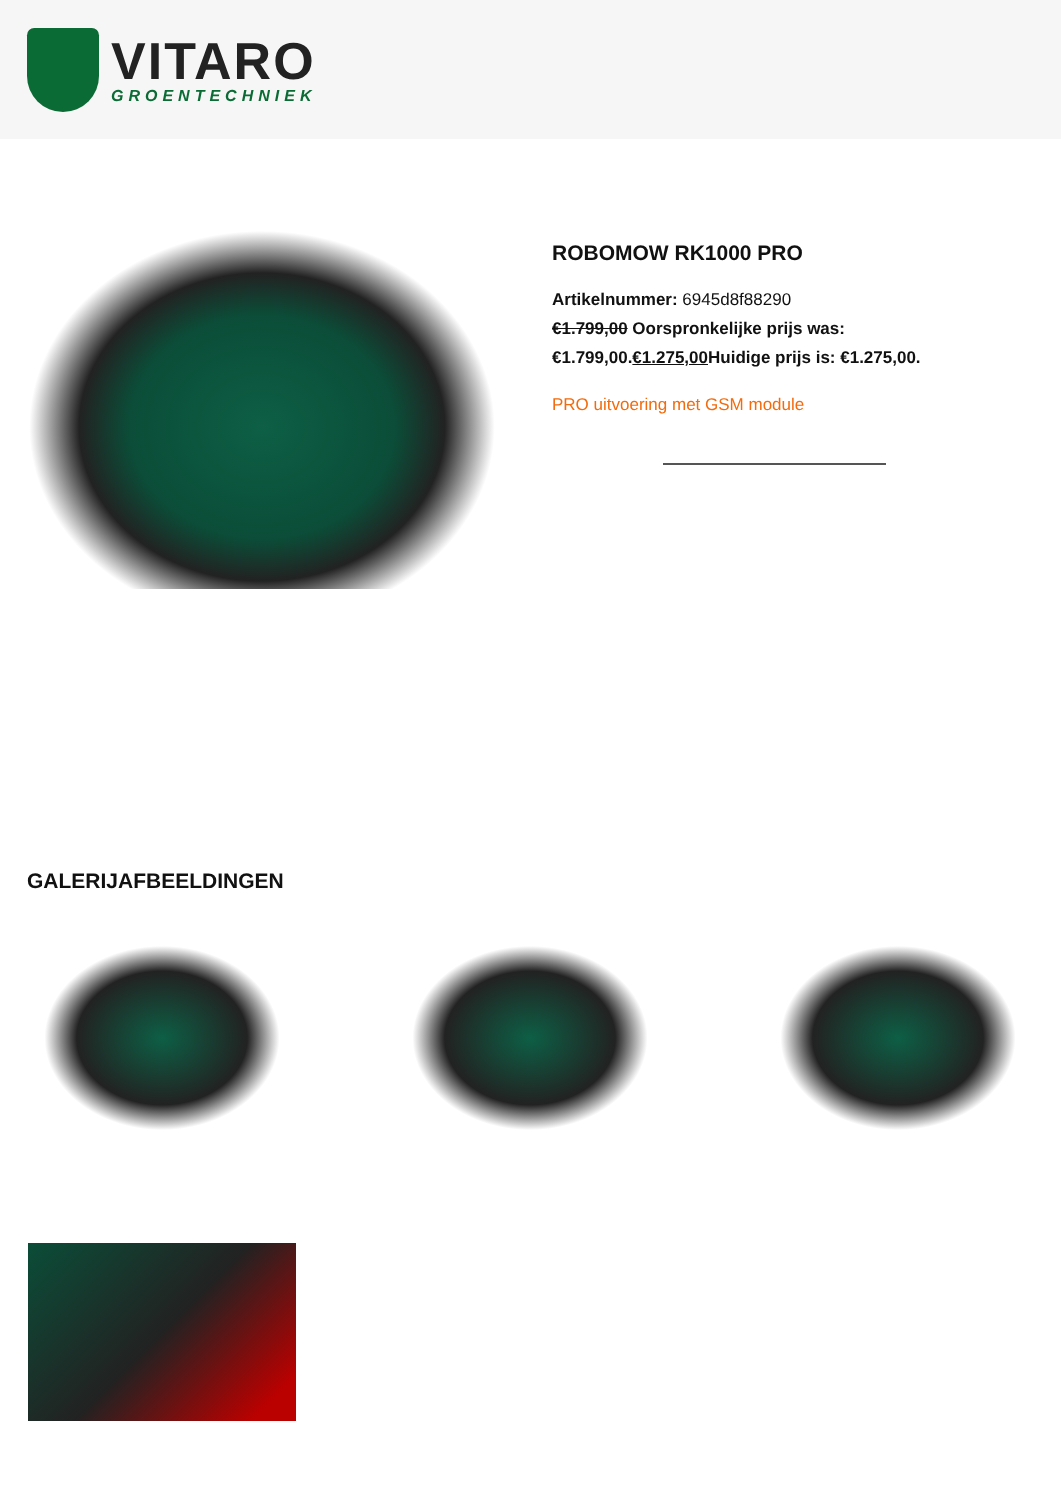VITARO
GROENTECHNIEK
ROBOMOW RK1000 PRO
Artikelnummer: 6945d8f88290
€1.799,00 Oorspronkelijke prijs was: €1.799,00.€1.275,00 Huidige prijs is: €1.275,00.
PRO uitvoering met GSM module
GALERIJAFBEELDINGEN